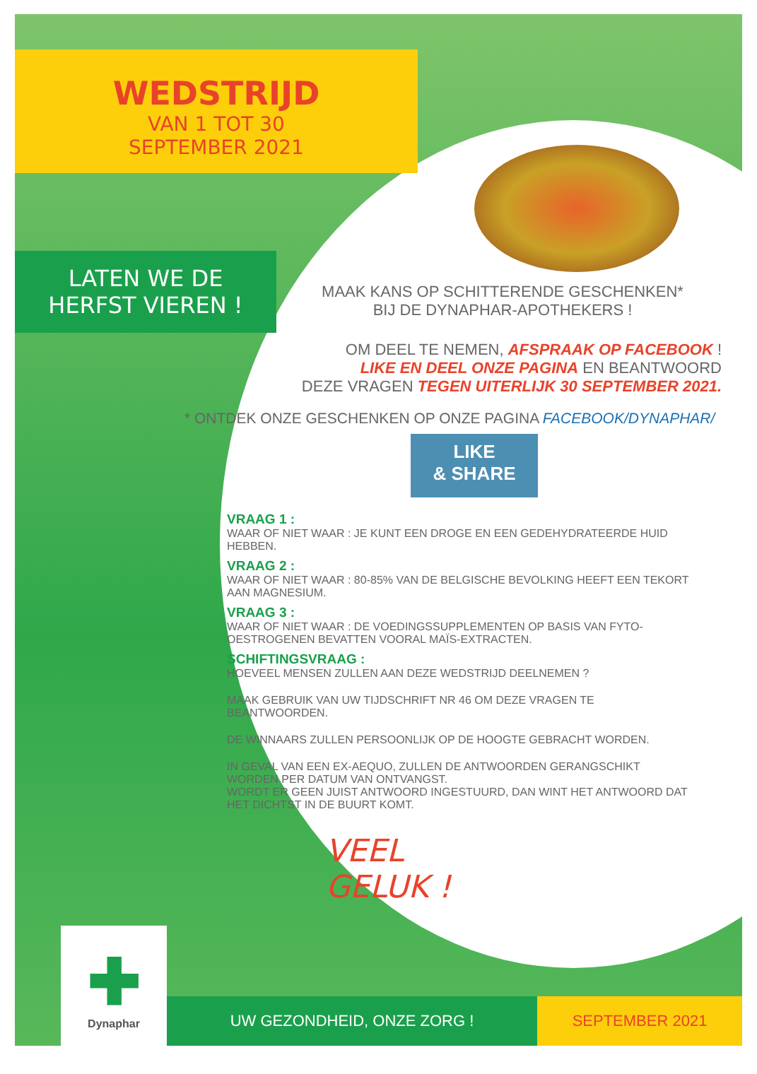WEDSTRIJD
VAN 1 TOT 30
SEPTEMBER 2021
LATEN WE DE
HERFST VIEREN !
MAAK KANS OP SCHITTERENDE GESCHENKEN*
BIJ DE DYNAPHAR-APOTHEKERS !
OM DEEL TE NEMEN, AFSPRAAK OP FACEBOOK !
LIKE EN DEEL ONZE PAGINA EN BEANTWOORD
DEZE VRAGEN TEGEN UITERLIJK 30 SEPTEMBER 2021.
* ONTDEK ONZE GESCHENKEN OP ONZE PAGINA FACEBOOK/DYNAPHAR/
LIKE
& SHARE
VRAAG 1 :
WAAR OF NIET WAAR : JE KUNT EEN DROGE EN EEN GEDEHYDRATEERDE HUID HEBBEN.
VRAAG 2 :
WAAR OF NIET WAAR : 80-85% VAN DE BELGISCHE BEVOLKING HEEFT EEN TEKORT AAN MAGNESIUM.
VRAAG 3 :
WAAR OF NIET WAAR : DE VOEDINGSSUPPLEMENTEN OP BASIS VAN FYTO-OESTROGENEN BEVATTEN VOORAL MAÏS-EXTRACTEN.
SCHIFTINGSVRAAG :
HOEVEEL MENSEN ZULLEN AAN DEZE WEDSTRIJD DEELNEMEN ?
MAAK GEBRUIK VAN UW TIJDSCHRIFT NR 46 OM DEZE VRAGEN TE BEANTWOORDEN.
DE WINNAARS ZULLEN PERSOONLIJK OP DE HOOGTE GEBRACHT WORDEN.
IN GEVAL VAN EEN EX-AEQUO, ZULLEN DE ANTWOORDEN GERANGSCHIKT WORDEN PER DATUM VAN ONTVANGST.
WORDT ER GEEN JUIST ANTWOORD INGESTUURD, DAN WINT HET ANTWOORD DAT HET DICHTST IN DE BUURT KOMT.
VEEL
GELUK !
✚
Dynaphar
UW GEZONDHEID, ONZE ZORG ! SEPTEMBER 2021